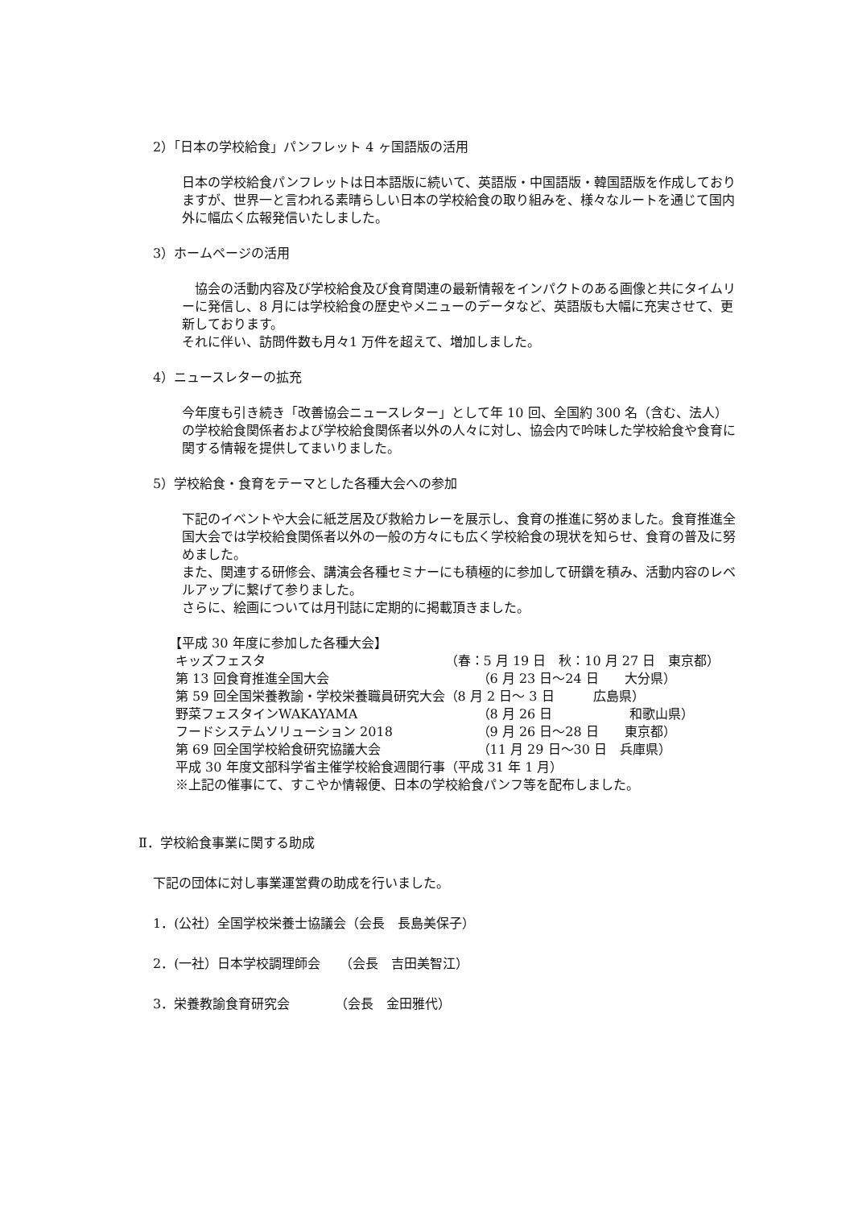2）「日本の学校給食」パンフレット 4 ヶ国語版の活用
日本の学校給食パンフレットは日本語版に続いて、英語版・中国語版・韓国語版を作成しておりますが、世界一と言われる素晴らしい日本の学校給食の取り組みを、様々なルートを通じて国内外に幅広く広報発信いたしました。
3）ホームページの活用
　協会の活動内容及び学校給食及び食育関連の最新情報をインパクトのある画像と共にタイムリーに発信し、8 月には学校給食の歴史やメニューのデータなど、英語版も大幅に充実させて、更新しております。
それに伴い、訪問件数も月々1 万件を超えて、増加しました。
4）ニュースレターの拡充
今年度も引き続き「改善協会ニュースレター」として年 10 回、全国約 300 名（含む、法人）の学校給食関係者および学校給食関係者以外の人々に対し、協会内で吟味した学校給食や食育に関する情報を提供してまいりました。
5）学校給食・食育をテーマとした各種大会への参加
下記のイベントや大会に紙芝居及び救給カレーを展示し、食育の推進に努めました。食育推進全国大会では学校給食関係者以外の一般の方々にも広く学校給食の現状を知らせ、食育の普及に努めました。
また、関連する研修会、講演会各種セミナーにも積極的に参加して研鑽を積み、活動内容のレベルアップに繋げて参りました。
さらに、絵画については月刊誌に定期的に掲載頂きました。
【平成 30 年度に参加した各種大会】
| キッズフェスタ | （春：5 月 19 日 秋：10 月 27 日 東京都） |
| 第 13 回食育推進全国大会 | （6 月 23 日～24 日 大分県） |
| 第 59 回全国栄養教諭・学校栄養職員研究大会 | （8 月 2 日～ 3 日 広島県） |
| 野菜フェスタインWAKAYAMA | （8 月 26 日 和歌山県） |
| フードシステムソリューション 2018 | （9 月 26 日～28 日 東京都） |
| 第 69 回全国学校給食研究協議大会 | （11 月 29 日～30 日 兵庫県） |
| 平成 30 年度文部科学省主催学校給食週間行事 | （平成 31 年 1 月） |
| ※上記の催事にて、すこやか情報便、日本の学校給食パンフ等を配布しました。 | |
Ⅱ．学校給食事業に関する助成
下記の団体に対し事業運営費の助成を行いました。
1．(公社）全国学校栄養士協議会（会長　長島美保子）
2．(一社）日本学校調理師会　　（会長　吉田美智江）
3．栄養教諭食育研究会　　　　（会長　金田雅代）